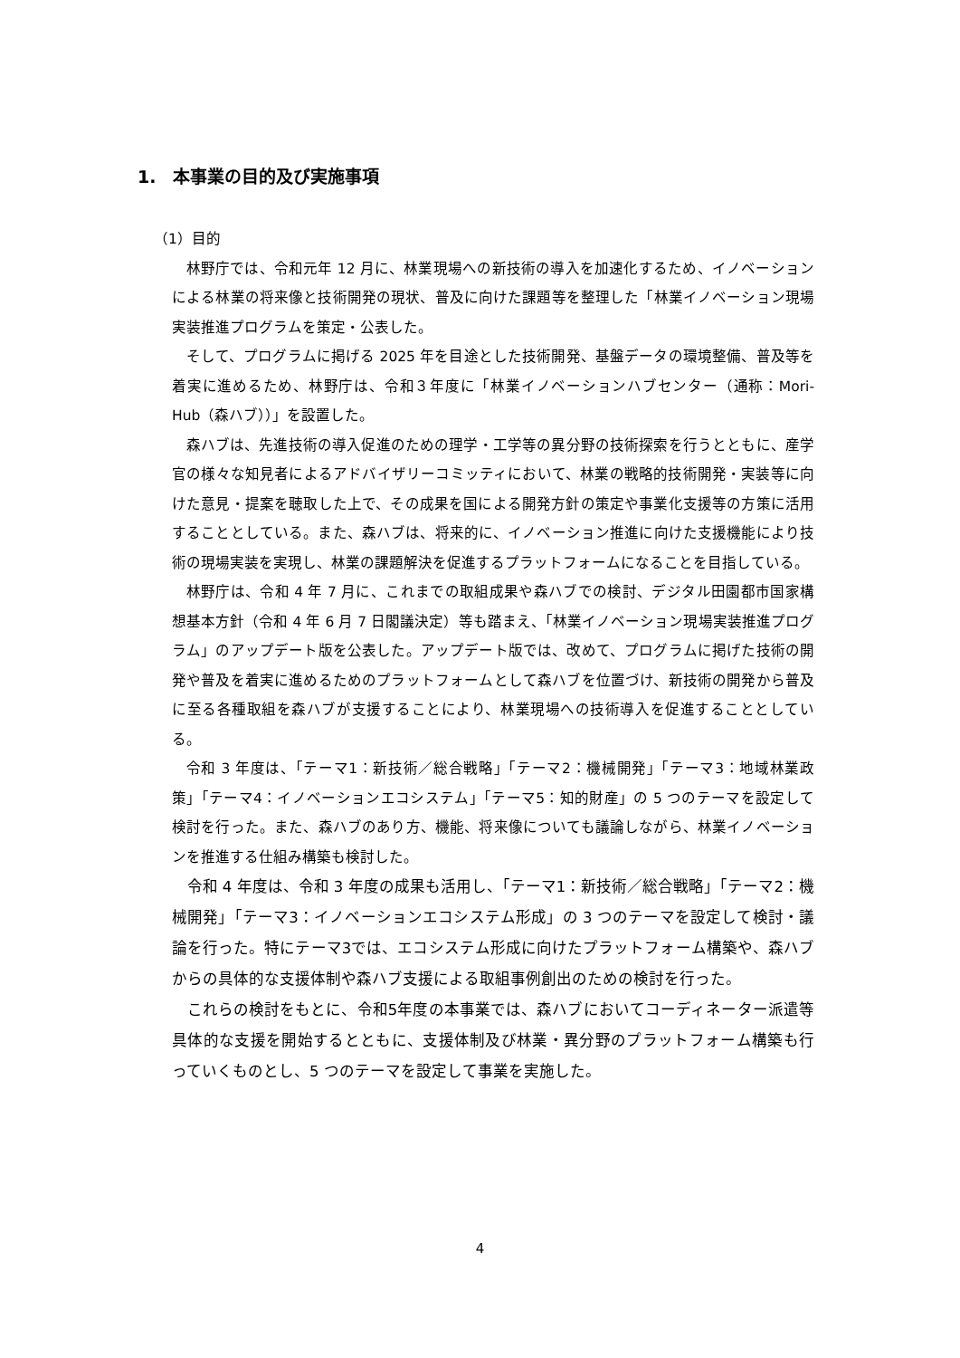1.　本事業の目的及び実施事項
（1）目的
林野庁では、令和元年 12 月に、林業現場への新技術の導入を加速化するため、イノベーションによる林業の将来像と技術開発の現状、普及に向けた課題等を整理した「林業イノベーション現場実装推進プログラムを策定・公表した。
そして、プログラムに掲げる 2025 年を目途とした技術開発、基盤データの環境整備、普及等を着実に進めるため、林野庁は、令和３年度に「林業イノベーションハブセンター（通称：Mori-Hub（森ハブ））」を設置した。
森ハブは、先進技術の導入促進のための理学・工学等の異分野の技術探索を行うとともに、産学官の様々な知見者によるアドバイザリーコミッティにおいて、林業の戦略的技術開発・実装等に向けた意見・提案を聴取した上で、その成果を国による開発方針の策定や事業化支援等の方策に活用することとしている。また、森ハブは、将来的に、イノベーション推進に向けた支援機能により技術の現場実装を実現し、林業の課題解決を促進するプラットフォームになることを目指している。
林野庁は、令和 4 年 7 月に、これまでの取組成果や森ハブでの検討、デジタル田園都市国家構想基本方針（令和 4 年 6 月 7 日閣議決定）等も踏まえ、「林業イノベーション現場実装推進プログラム」のアップデート版を公表した。アップデート版では、改めて、プログラムに掲げた技術の開発や普及を着実に進めるためのプラットフォームとして森ハブを位置づけ、新技術の開発から普及に至る各種取組を森ハブが支援することにより、林業現場への技術導入を促進することとしている。
令和 3 年度は、「テーマ1：新技術／総合戦略」「テーマ2：機械開発」「テーマ3：地域林業政策」「テーマ4：イノベーションエコシステム」「テーマ5：知的財産」の 5 つのテーマを設定して検討を行った。また、森ハブのあり方、機能、将来像についても議論しながら、林業イノベーションを推進する仕組み構築も検討した。
令和 4 年度は、令和 3 年度の成果も活用し、「テーマ1：新技術／総合戦略」「テーマ2：機械開発」「テーマ3：イノベーションエコシステム形成」の 3 つのテーマを設定して検討・議論を行った。特にテーマ3では、エコシステム形成に向けたプラットフォーム構築や、森ハブからの具体的な支援体制や森ハブ支援による取組事例創出のための検討を行った。
これらの検討をもとに、令和5年度の本事業では、森ハブにおいてコーディネーター派遣等具体的な支援を開始するとともに、支援体制及び林業・異分野のプラットフォーム構築も行っていくものとし、5 つのテーマを設定して事業を実施した。
4